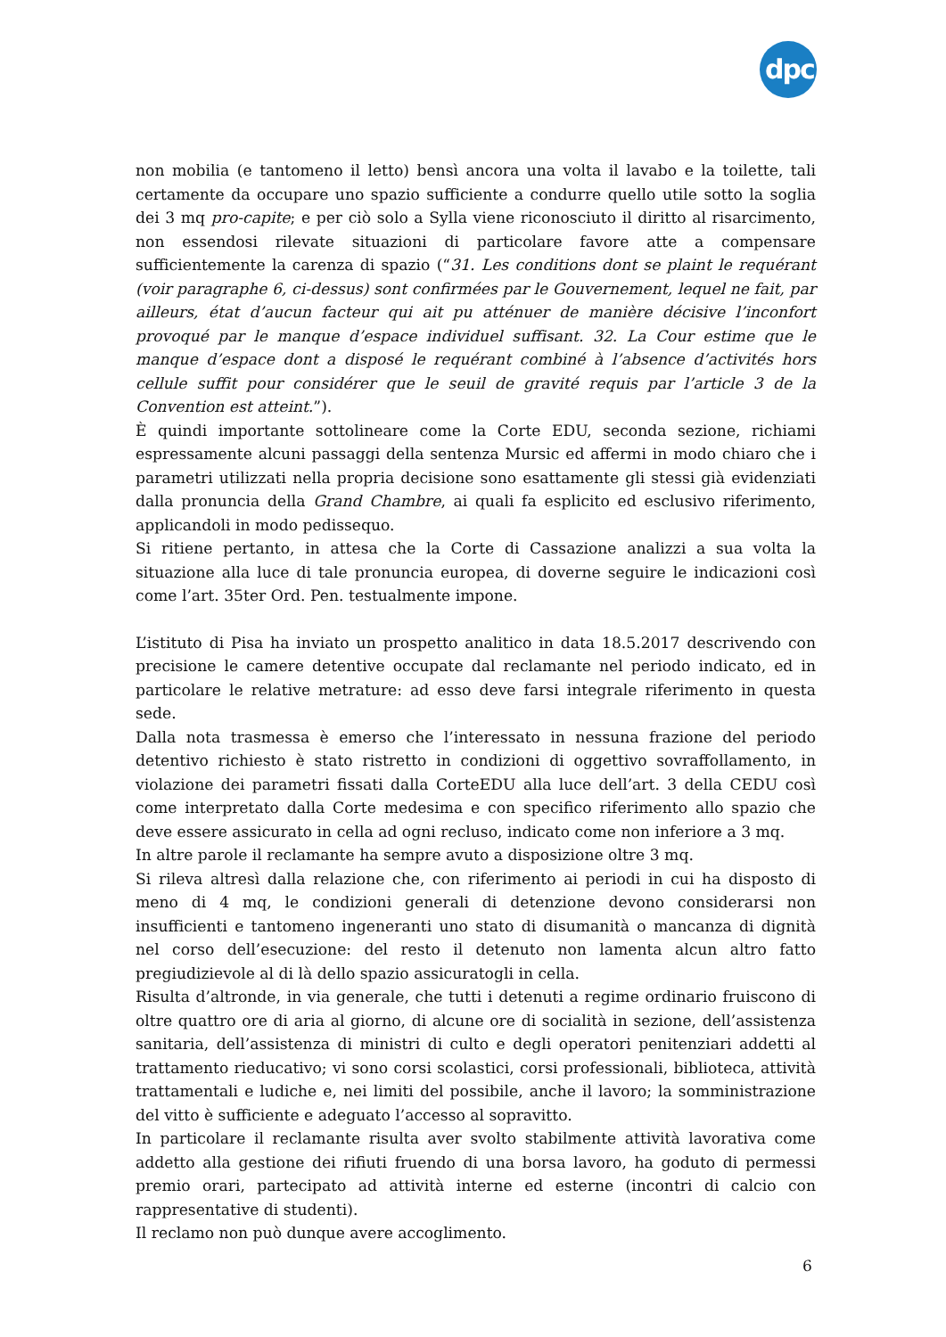dpc
non mobilia (e tantomeno il letto) bensì ancora una volta il lavabo e la toilette, tali certamente da occupare uno spazio sufficiente a condurre quello utile sotto la soglia dei 3 mq pro-capite; e per ciò solo a Sylla viene riconosciuto il diritto al risarcimento, non essendosi rilevate situazioni di particolare favore atte a compensare sufficientemente la carenza di spazio (“31. Les conditions dont se plaint le requérant (voir paragraphe 6, ci-dessus) sont confirmées par le Gouvernement, lequel ne fait, par ailleurs, état d’aucun facteur qui ait pu atténuer de manière décisive l’inconfort provoqué par le manque d’espace individuel suffisant. 32. La Cour estime que le manque d’espace dont a disposé le requérant combiné à l’absence d’activités hors cellule suffit pour considérer que le seuil de gravité requis par l’article 3 de la Convention est atteint.”).
È quindi importante sottolineare come la Corte EDU, seconda sezione, richiami espressamente alcuni passaggi della sentenza Mursic ed affermi in modo chiaro che i parametri utilizzati nella propria decisione sono esattamente gli stessi già evidenziati dalla pronuncia della Grand Chambre, ai quali fa esplicito ed esclusivo riferimento, applicandoli in modo pedissequo.
Si ritiene pertanto, in attesa che la Corte di Cassazione analizzi a sua volta la situazione alla luce di tale pronuncia europea, di doverne seguire le indicazioni così come l’art. 35ter Ord. Pen. testualmente impone.
L’istituto di Pisa ha inviato un prospetto analitico in data 18.5.2017 descrivendo con precisione le camere detentive occupate dal reclamante nel periodo indicato, ed in particolare le relative metrature: ad esso deve farsi integrale riferimento in questa sede.
Dalla nota trasmessa è emerso che l’interessato in nessuna frazione del periodo detentivo richiesto è stato ristretto in condizioni di oggettivo sovraffollamento, in violazione dei parametri fissati dalla CorteEDU alla luce dell’art. 3 della CEDU così come interpretato dalla Corte medesima e con specifico riferimento allo spazio che deve essere assicurato in cella ad ogni recluso, indicato come non inferiore a 3 mq.
In altre parole il reclamante ha sempre avuto a disposizione oltre 3 mq.
Si rileva altresì dalla relazione che, con riferimento ai periodi in cui ha disposto di meno di 4 mq, le condizioni generali di detenzione devono considerarsi non insufficienti e tantomeno ingeneranti uno stato di disumanità o mancanza di dignità nel corso dell’esecuzione: del resto il detenuto non lamenta alcun altro fatto pregiudizievole al di là dello spazio assicuratogli in cella.
Risulta d’altronde, in via generale, che tutti i detenuti a regime ordinario fruiscono di oltre quattro ore di aria al giorno, di alcune ore di socialità in sezione, dell’assistenza sanitaria, dell’assistenza di ministri di culto e degli operatori penitenziari addetti al trattamento rieducativo; vi sono corsi scolastici, corsi professionali, biblioteca, attività trattamentali e ludiche e, nei limiti del possibile, anche il lavoro; la somministrazione del vitto è sufficiente e adeguato l’accesso al sopravitto.
In particolare il reclamante risulta aver svolto stabilmente attività lavorativa come addetto alla gestione dei rifiuti fruendo di una borsa lavoro, ha goduto di permessi premio orari, partecipato ad attività interne ed esterne (incontri di calcio con rappresentative di studenti).
Il reclamo non può dunque avere accoglimento.
6